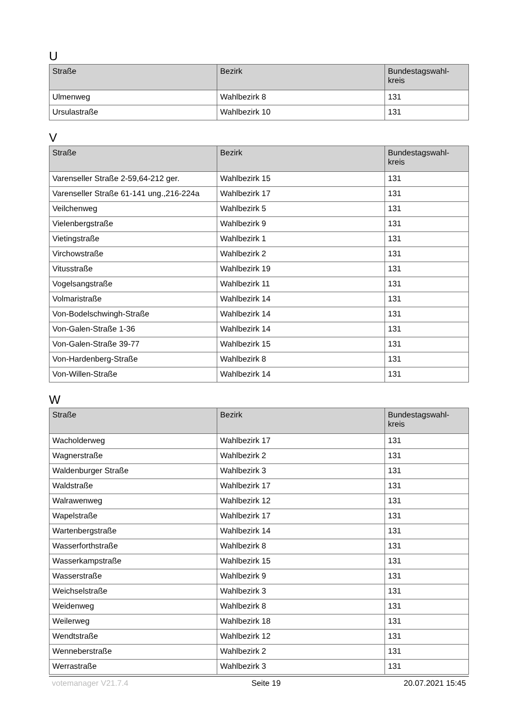U
| Straße | Bezirk | Bundestagswahl-kreis |
| --- | --- | --- |
| Ulmenweg | Wahlbezirk 8 | 131 |
| Ursulastraße | Wahlbezirk 10 | 131 |
V
| Straße | Bezirk | Bundestagswahl-kreis |
| --- | --- | --- |
| Varenseller Straße 2-59,64-212 ger. | Wahlbezirk 15 | 131 |
| Varenseller Straße 61-141 ung.,216-224a | Wahlbezirk 17 | 131 |
| Veilchenweg | Wahlbezirk 5 | 131 |
| Vielenbergstraße | Wahlbezirk 9 | 131 |
| Vietingstraße | Wahlbezirk 1 | 131 |
| Virchowstraße | Wahlbezirk 2 | 131 |
| Vitusstraße | Wahlbezirk 19 | 131 |
| Vogelsangstraße | Wahlbezirk 11 | 131 |
| Volmaristraße | Wahlbezirk 14 | 131 |
| Von-Bodelschwingh-Straße | Wahlbezirk 14 | 131 |
| Von-Galen-Straße 1-36 | Wahlbezirk 14 | 131 |
| Von-Galen-Straße 39-77 | Wahlbezirk 15 | 131 |
| Von-Hardenberg-Straße | Wahlbezirk 8 | 131 |
| Von-Willen-Straße | Wahlbezirk 14 | 131 |
W
| Straße | Bezirk | Bundestagswahl-kreis |
| --- | --- | --- |
| Wacholderweg | Wahlbezirk 17 | 131 |
| Wagnerstraße | Wahlbezirk 2 | 131 |
| Waldenburger Straße | Wahlbezirk 3 | 131 |
| Waldstraße | Wahlbezirk 17 | 131 |
| Walrawenweg | Wahlbezirk 12 | 131 |
| Wapelstraße | Wahlbezirk 17 | 131 |
| Wartenbergstraße | Wahlbezirk 14 | 131 |
| Wasserforthstraße | Wahlbezirk 8 | 131 |
| Wasserkampstraße | Wahlbezirk 15 | 131 |
| Wasserstraße | Wahlbezirk 9 | 131 |
| Weichselstraße | Wahlbezirk 3 | 131 |
| Weidenweg | Wahlbezirk 8 | 131 |
| Weilerweg | Wahlbezirk 18 | 131 |
| Wendtstraße | Wahlbezirk 12 | 131 |
| Wenneberstraße | Wahlbezirk 2 | 131 |
| Werrastraße | Wahlbezirk 3 | 131 |
votemanager V21.7.4 Seite 19 20.07.2021 15:45